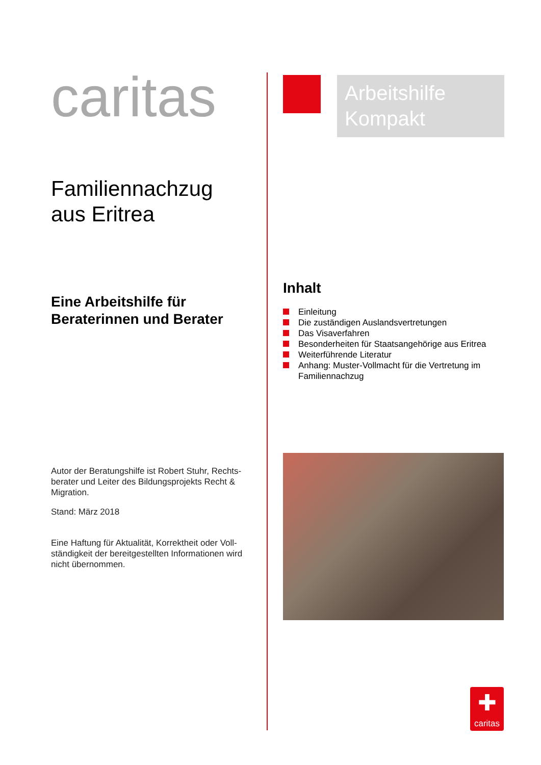caritas
Familiennachzug
aus Eritrea
Eine Arbeitshilfe für
Beraterinnen und Berater
Autor der Beratungshilfe ist Robert Stuhr, Rechts-berater und Leiter des Bildungsprojekts Recht & Migration.
Stand: März 2018
Eine Haftung für Aktualität, Korrektheit oder Voll-ständigkeit der bereitgestellten Informationen wird nicht übernommen.
Arbeitshilfe
Kompakt
Inhalt
Einleitung
Die zuständigen Auslandsvertretungen
Das Visaverfahren
Besonderheiten für Staatsangehörige aus Eritrea
Weiterführende Literatur
Anhang: Muster-Vollmacht für die Vertretung im Familiennachzug
✚
caritas